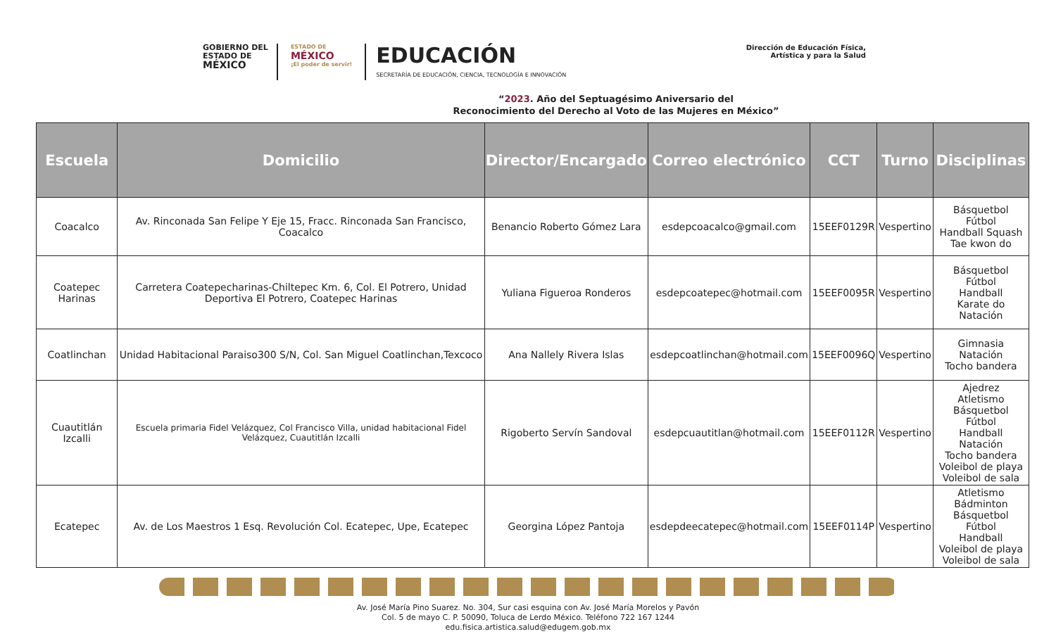GOBIERNO DEL
ESTADO DE
MÉXICO
ESTADO DE
MÉXICO
¡El poder de servir!
EDUCACIÓN
SECRETARÍA DE EDUCACIÓN, CIENCIA, TECNOLOGÍA E INNOVACIÓN
Dirección de Educación Física,
Artística y para la Salud
“2023. Año del Septuagésimo Aniversario del
Reconocimiento del Derecho al Voto de las Mujeres en México”
| Escuela | Domicilio | Director/Encargado | Correo electrónico | CCT | Turno | Disciplinas |
| --- | --- | --- | --- | --- | --- | --- |
| Coacalco | Av. Rinconada San Felipe Y Eje 15, Fracc. Rinconada San Francisco, Coacalco | Benancio Roberto Gómez Lara | esdepcoacalco@gmail.com | 15EEF0129R | Vespertino | Básquetbol Fútbol Handball Squash Tae kwon do |
| Coatepec Harinas | Carretera Coatepecharinas-Chiltepec Km. 6, Col. El Potrero, Unidad Deportiva El Potrero, Coatepec Harinas | Yuliana Figueroa Ronderos | esdepcoatepec@hotmail.com | 15EEF0095R | Vespertino | Básquetbol Fútbol Handball Karate do Natación |
| Coatlinchan | Unidad Habitacional Paraiso300 S/N, Col. San Miguel Coatlinchan,Texcoco | Ana Nallely Rivera Islas | esdepcoatlinchan@hotmail.com | 15EEF0096Q | Vespertino | Gimnasia Natación Tocho bandera |
| Cuautitlán Izcalli | Escuela primaria Fidel Velázquez, Col Francisco Villa, unidad habitacional Fidel Velázquez, Cuautitlán Izcalli | Rigoberto Servín Sandoval | esdepcuautitlan@hotmail.com | 15EEF0112R | Vespertino | Ajedrez Atletismo Básquetbol Fútbol Handball Natación Tocho bandera Voleibol de playa Voleibol de sala |
| Ecatepec | Av. de Los Maestros 1 Esq. Revolución Col. Ecatepec, Upe, Ecatepec | Georgina López Pantoja | esdepdeecatepec@hotmail.com | 15EEF0114P | Vespertino | Atletismo Bádminton Básquetbol Fútbol Handball Voleibol de playa Voleibol de sala |
Av. José María Pino Suarez. No. 304, Sur casi esquina con Av. José María Morelos y Pavón
Col. 5 de mayo C. P. 50090, Toluca de Lerdo México. Teléfono 722 167 1244
edu.fisica.artistica.salud@edugem.gob.mx